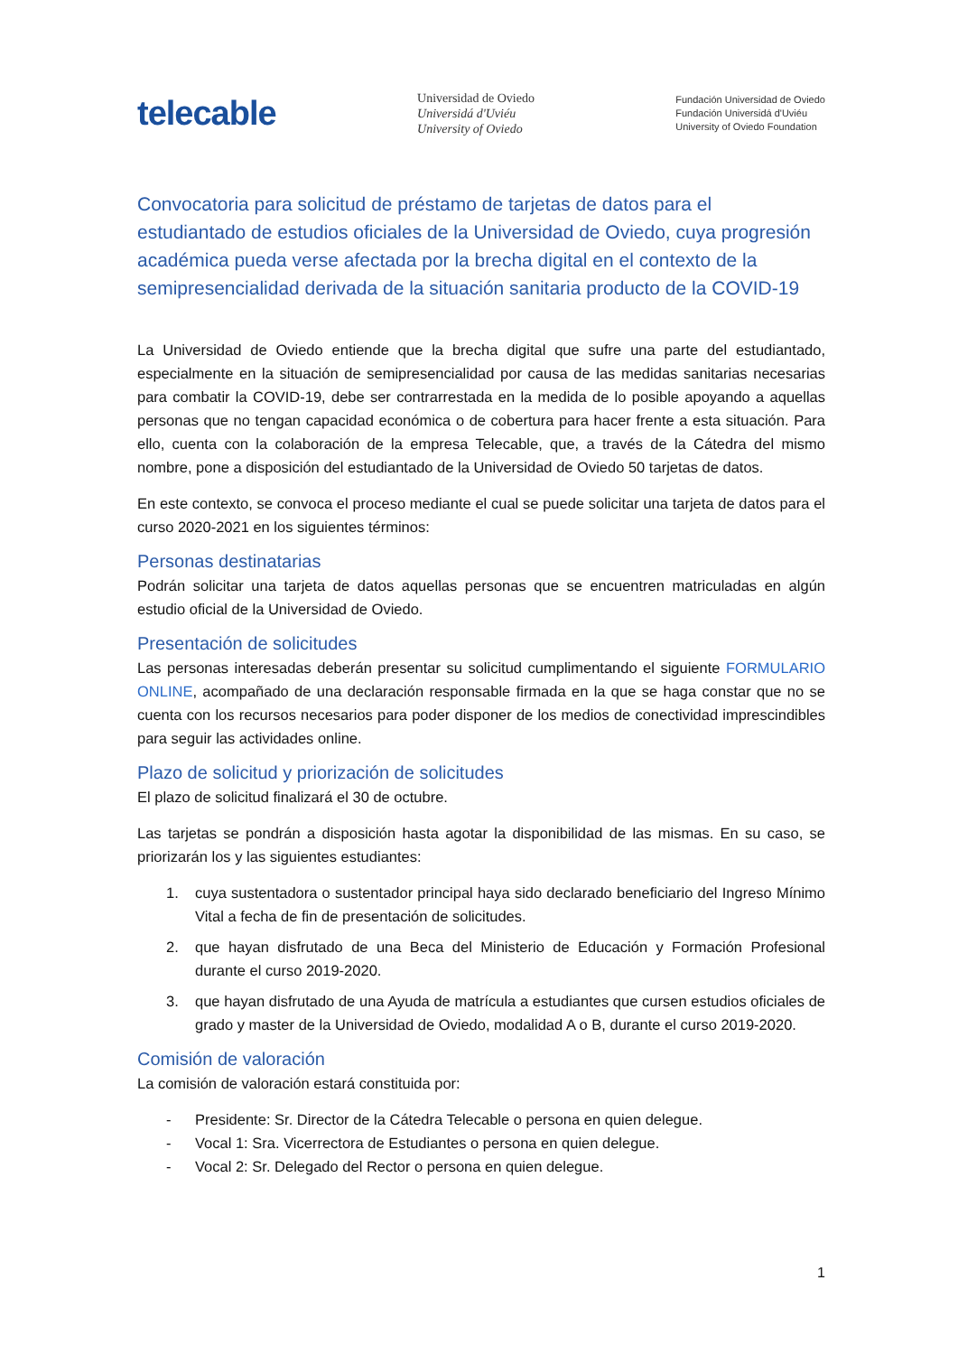telecable
Universidad de Oviedo
Universidá d'Uviéu
University of Oviedo
Fundación Universidad de Oviedo
Fundación Universidá d'Uviéu
University of Oviedo Foundation
Convocatoria para solicitud de préstamo de tarjetas de datos para el estudiantado de estudios oficiales de la Universidad de Oviedo, cuya progresión académica pueda verse afectada por la brecha digital en el contexto de la semipresencialidad derivada de la situación sanitaria producto de la COVID-19
La Universidad de Oviedo entiende que la brecha digital que sufre una parte del estudiantado, especialmente en la situación de semipresencialidad por causa de las medidas sanitarias necesarias para combatir la COVID-19, debe ser contrarrestada en la medida de lo posible apoyando a aquellas personas que no tengan capacidad económica o de cobertura para hacer frente a esta situación. Para ello, cuenta con la colaboración de la empresa Telecable, que, a través de la Cátedra del mismo nombre, pone a disposición del estudiantado de la Universidad de Oviedo 50 tarjetas de datos.
En este contexto, se convoca el proceso mediante el cual se puede solicitar una tarjeta de datos para el curso 2020-2021 en los siguientes términos:
Personas destinatarias
Podrán solicitar una tarjeta de datos aquellas personas que se encuentren matriculadas en algún estudio oficial de la Universidad de Oviedo.
Presentación de solicitudes
Las personas interesadas deberán presentar su solicitud cumplimentando el siguiente FORMULARIO ONLINE, acompañado de una declaración responsable firmada en la que se haga constar que no se cuenta con los recursos necesarios para poder disponer de los medios de conectividad imprescindibles para seguir las actividades online.
Plazo de solicitud y priorización de solicitudes
El plazo de solicitud finalizará el 30 de octubre.
Las tarjetas se pondrán a disposición hasta agotar la disponibilidad de las mismas. En su caso, se priorizarán los y las siguientes estudiantes:
1. cuya sustentadora o sustentador principal haya sido declarado beneficiario del Ingreso Mínimo Vital a fecha de fin de presentación de solicitudes.
2. que hayan disfrutado de una Beca del Ministerio de Educación y Formación Profesional durante el curso 2019-2020.
3. que hayan disfrutado de una Ayuda de matrícula a estudiantes que cursen estudios oficiales de grado y master de la Universidad de Oviedo, modalidad A o B, durante el curso 2019-2020.
Comisión de valoración
La comisión de valoración estará constituida por:
- Presidente: Sr. Director de la Cátedra Telecable o persona en quien delegue.
- Vocal 1: Sra. Vicerrectora de Estudiantes o persona en quien delegue.
- Vocal 2: Sr. Delegado del Rector o persona en quien delegue.
1